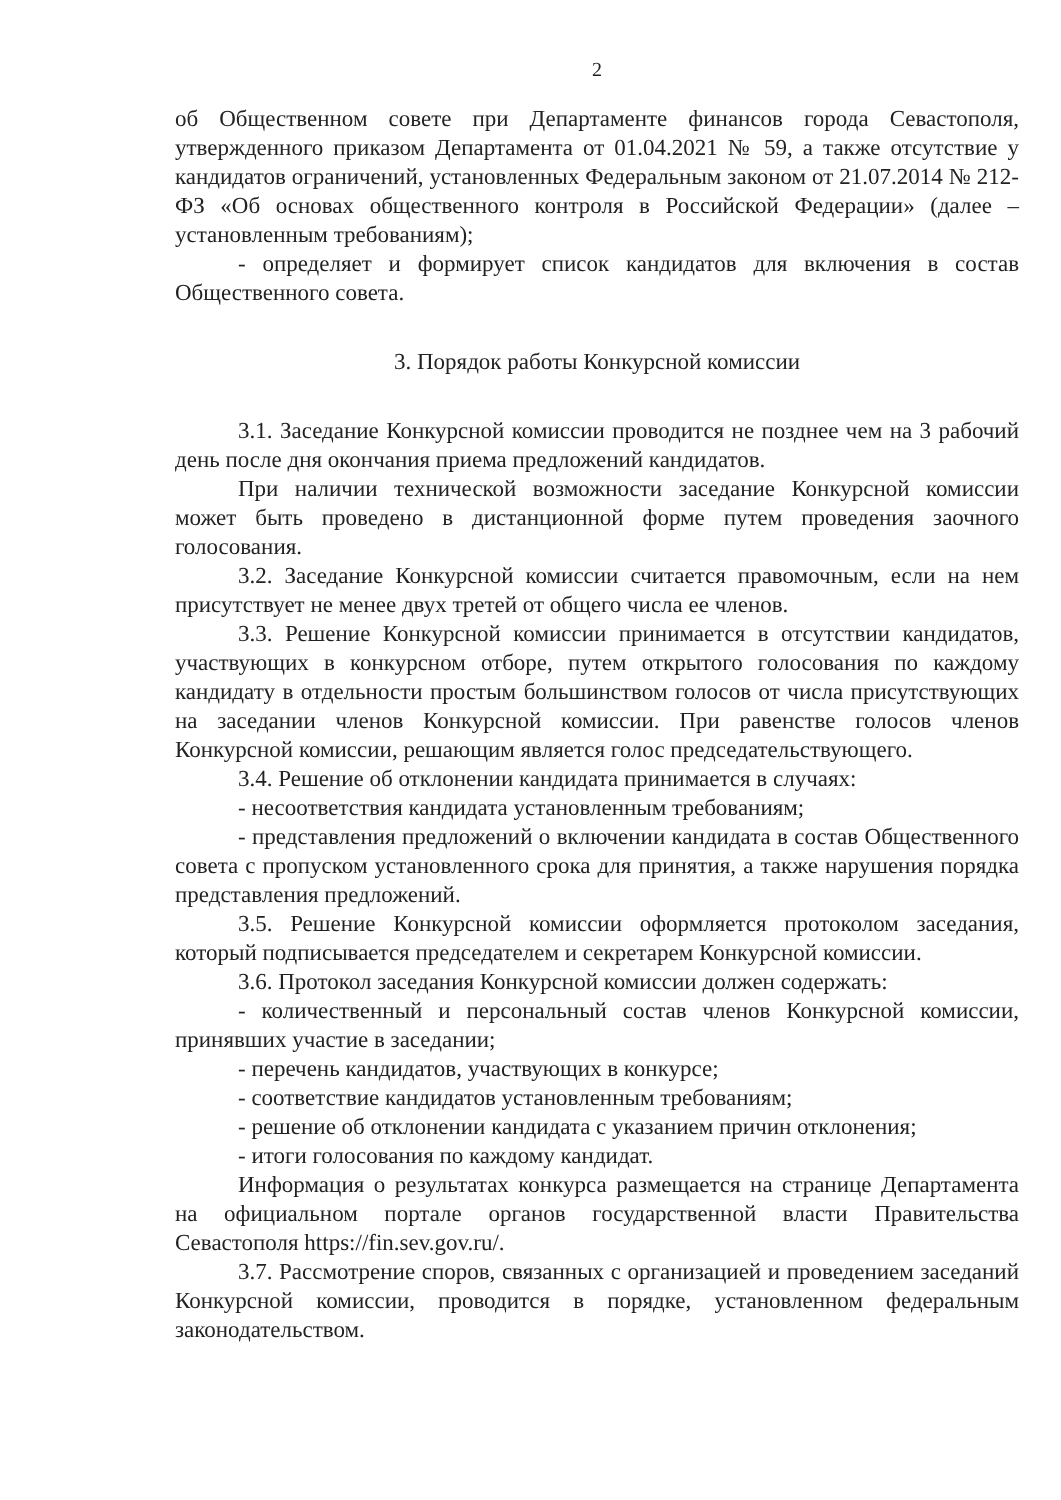2
об Общественном совете при Департаменте финансов города Севастополя, утвержденного приказом Департамента от 01.04.2021 № 59, а также отсутствие у кандидатов ограничений, установленных Федеральным законом от 21.07.2014 № 212-ФЗ «Об основах общественного контроля в Российской Федерации» (далее – установленным требованиям);
- определяет и формирует список кандидатов для включения в состав Общественного совета.
3. Порядок работы Конкурсной комиссии
3.1. Заседание Конкурсной комиссии проводится не позднее чем на 3 рабочий день после дня окончания приема предложений кандидатов.
При наличии технической возможности заседание Конкурсной комиссии может быть проведено в дистанционной форме путем проведения заочного голосования.
3.2. Заседание Конкурсной комиссии считается правомочным, если на нем присутствует не менее двух третей от общего числа ее членов.
3.3. Решение Конкурсной комиссии принимается в отсутствии кандидатов, участвующих в конкурсном отборе, путем открытого голосования по каждому кандидату в отдельности простым большинством голосов от числа присутствующих на заседании членов Конкурсной комиссии. При равенстве голосов членов Конкурсной комиссии, решающим является голос председательствующего.
3.4. Решение об отклонении кандидата принимается в случаях:
- несоответствия кандидата установленным требованиям;
- представления предложений о включении кандидата в состав Общественного совета с пропуском установленного срока для принятия, а также нарушения порядка представления предложений.
3.5. Решение Конкурсной комиссии оформляется протоколом заседания, который подписывается председателем и секретарем Конкурсной комиссии.
3.6. Протокол заседания Конкурсной комиссии должен содержать:
- количественный и персональный состав членов Конкурсной комиссии, принявших участие в заседании;
- перечень кандидатов, участвующих в конкурсе;
- соответствие кандидатов установленным требованиям;
- решение об отклонении кандидата с указанием причин отклонения;
- итоги голосования по каждому кандидат.
Информация о результатах конкурса размещается на странице Департамента на официальном портале органов государственной власти Правительства Севастополя https://fin.sev.gov.ru/.
3.7. Рассмотрение споров, связанных с организацией и проведением заседаний Конкурсной комиссии, проводится в порядке, установленном федеральным законодательством.